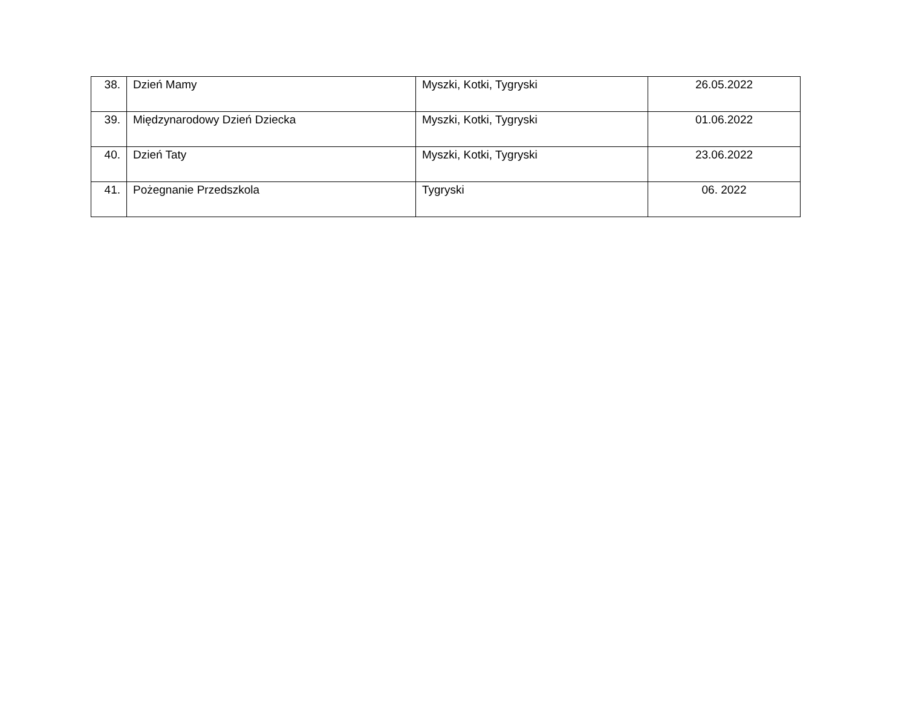| 38. | Dzień Mamy | Myszki, Kotki, Tygryski | 26.05.2022 |
| 39. | Międzynarodowy Dzień Dziecka | Myszki, Kotki, Tygryski | 01.06.2022 |
| 40. | Dzień Taty | Myszki, Kotki, Tygryski | 23.06.2022 |
| 41. | Pożegnanie Przedszkola | Tygryski | 06. 2022 |